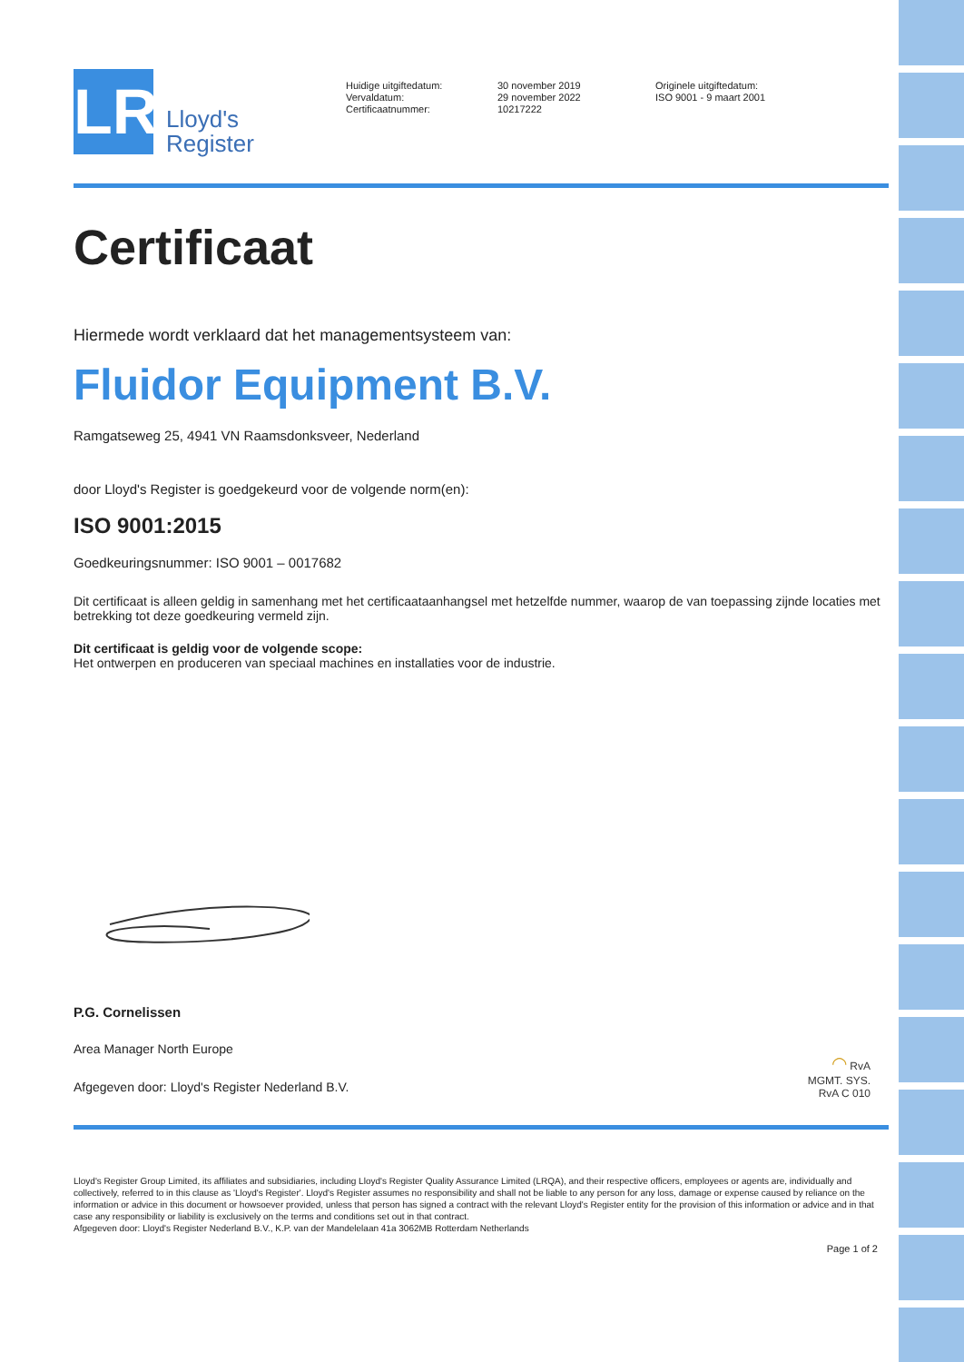LR
Lloyd's
Register
Huidige uitgiftedatum:
Vervaldatum:
Certificaatnummer:
30 november 2019
29 november 2022
10217222
Originele uitgiftedatum:
ISO 9001 - 9 maart 2001
Certificaat
Hiermede wordt verklaard dat het managementsysteem van:
Fluidor Equipment B.V.
Ramgatseweg 25, 4941 VN Raamsdonksveer, Nederland
door Lloyd's Register is goedgekeurd voor de volgende norm(en):
ISO 9001:2015
Goedkeuringsnummer: ISO 9001 – 0017682
Dit certificaat is alleen geldig in samenhang met het certificaataanhangsel met hetzelfde nummer, waarop de van toepassing zijnde locaties met betrekking tot deze goedkeuring vermeld zijn.
Dit certificaat is geldig voor de volgende scope:
Het ontwerpen en produceren van speciaal machines en installaties voor de industrie.
P.G. Cornelissen
Area Manager North Europe
Afgegeven door: Lloyd's Register Nederland B.V.
◠ RvA
MGMT. SYS.
RvA C 010
Lloyd's Register Group Limited, its affiliates and subsidiaries, including Lloyd's Register Quality Assurance Limited (LRQA), and their respective officers, employees or agents are, individually and collectively, referred to in this clause as 'Lloyd's Register'. Lloyd's Register assumes no responsibility and shall not be liable to any person for any loss, damage or expense caused by reliance on the information or advice in this document or howsoever provided, unless that person has signed a contract with the relevant Lloyd's Register entity for the provision of this information or advice and in that case any responsibility or liability is exclusively on the terms and conditions set out in that contract.
Afgegeven door: Lloyd's Register Nederland B.V., K.P. van der Mandelelaan 41a 3062MB Rotterdam Netherlands
Page 1 of 2